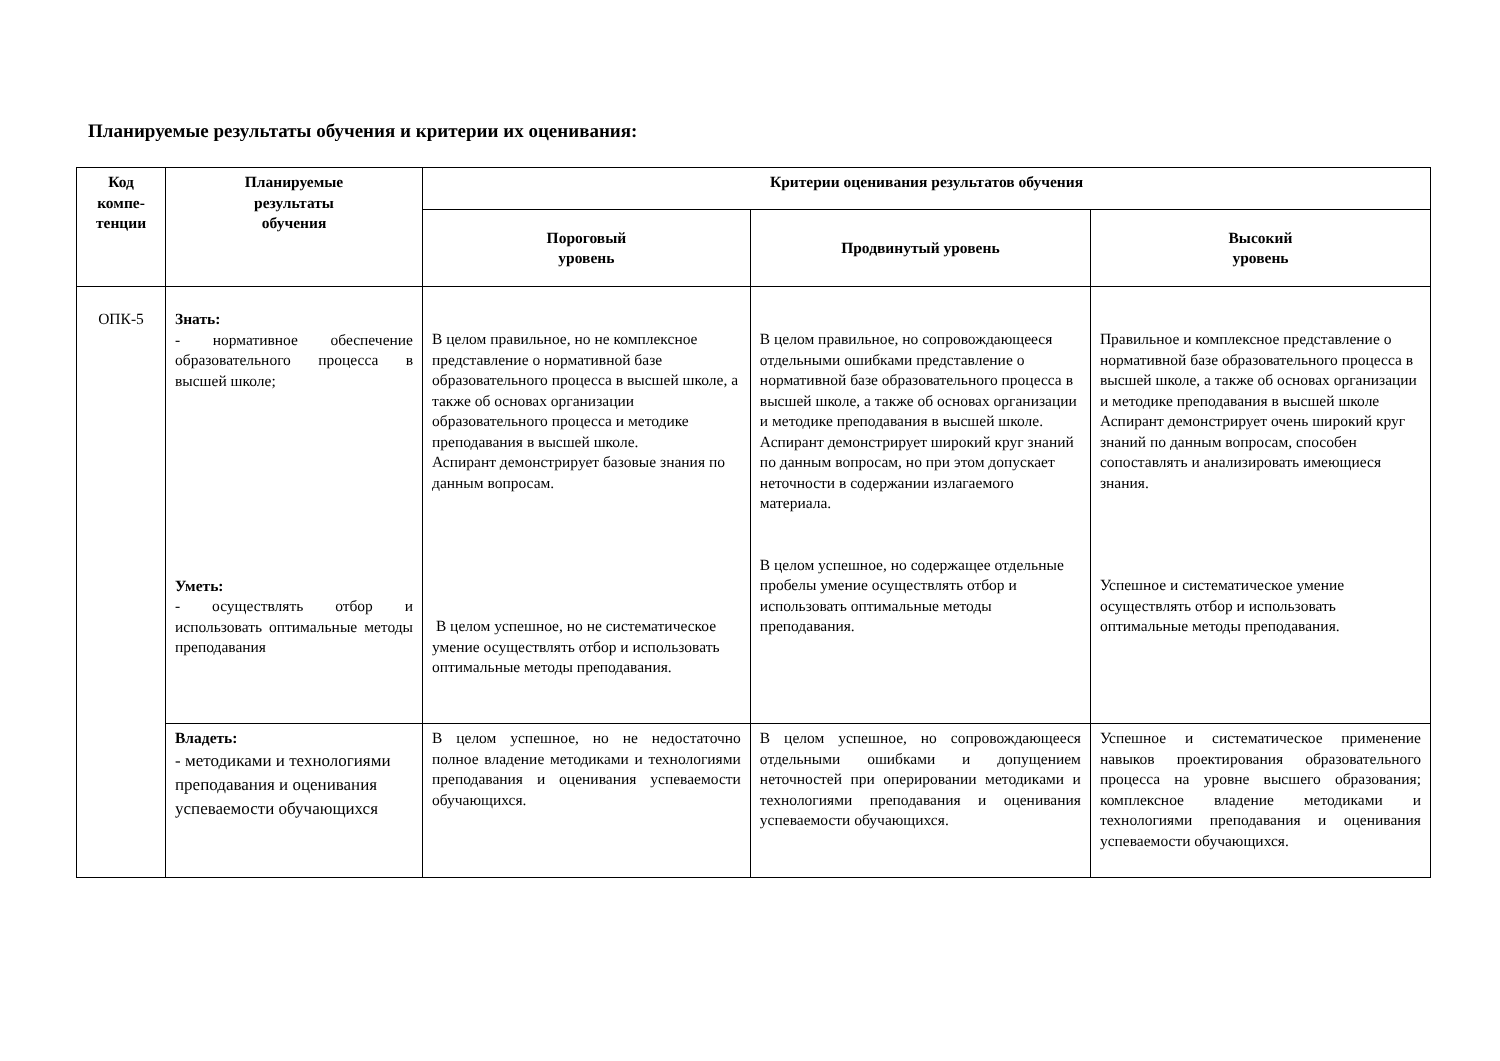Планируемые результаты обучения и критерии их оценивания:
| Код компе- тенции | Планируемые результаты обучения | Критерии оценивания результатов обучения | | |
| --- | --- | --- | --- | --- |
| | | Пороговый уровень | Продвинутый уровень | Высокий уровень |
| ОПК-5 | Знать: - нормативное обеспечение образовательного процесса в высшей школе; Уметь: - осуществлять отбор и использовать оптимальные методы преподавания | В целом правильное, но не комплексное представление о нормативной базе образовательного процесса в высшей школе, а также об основах организации образовательного процесса и методике преподавания в высшей школе. Аспирант демонстрирует базовые знания по данным вопросам. В целом успешное, но не систематическое умение осуществлять отбор и использовать оптимальные методы преподавания. | В целом правильное, но сопровождающееся отдельными ошибками представление о нормативной базе образовательного процесса в высшей школе, а также об основах организации и методике преподавания в высшей школе. Аспирант демонстрирует широкий круг знаний по данным вопросам, но при этом допускает неточности в содержании излагаемого материала. В целом успешное, но содержащее отдельные пробелы умение осуществлять отбор и использовать оптимальные методы преподавания. | Правильное и комплексное представление о нормативной базе образовательного процесса в высшей школе, а также об основах организации и методике преподавания в высшей школе Аспирант демонстрирует очень широкий круг знаний по данным вопросам, способен сопоставлять и анализировать имеющиеся знания. Успешное и систематическое умение осуществлять отбор и использовать оптимальные методы преподавания. |
| | Владеть: - методиками и технологиями преподавания и оценивания успеваемости обучающихся | В целом успешное, но не недостаточно полное владение методиками и технологиями преподавания и оценивания успеваемости обучающихся. | В целом успешное, но сопровождающееся отдельными ошибками и допущением неточностей при оперировании методиками и технологиями преподавания и оценивания успеваемости обучающихся. | Успешное и систематическое применение навыков проектирования образовательного процесса на уровне высшего образования; комплексное владение методиками и технологиями преподавания и оценивания успеваемости обучающихся. |